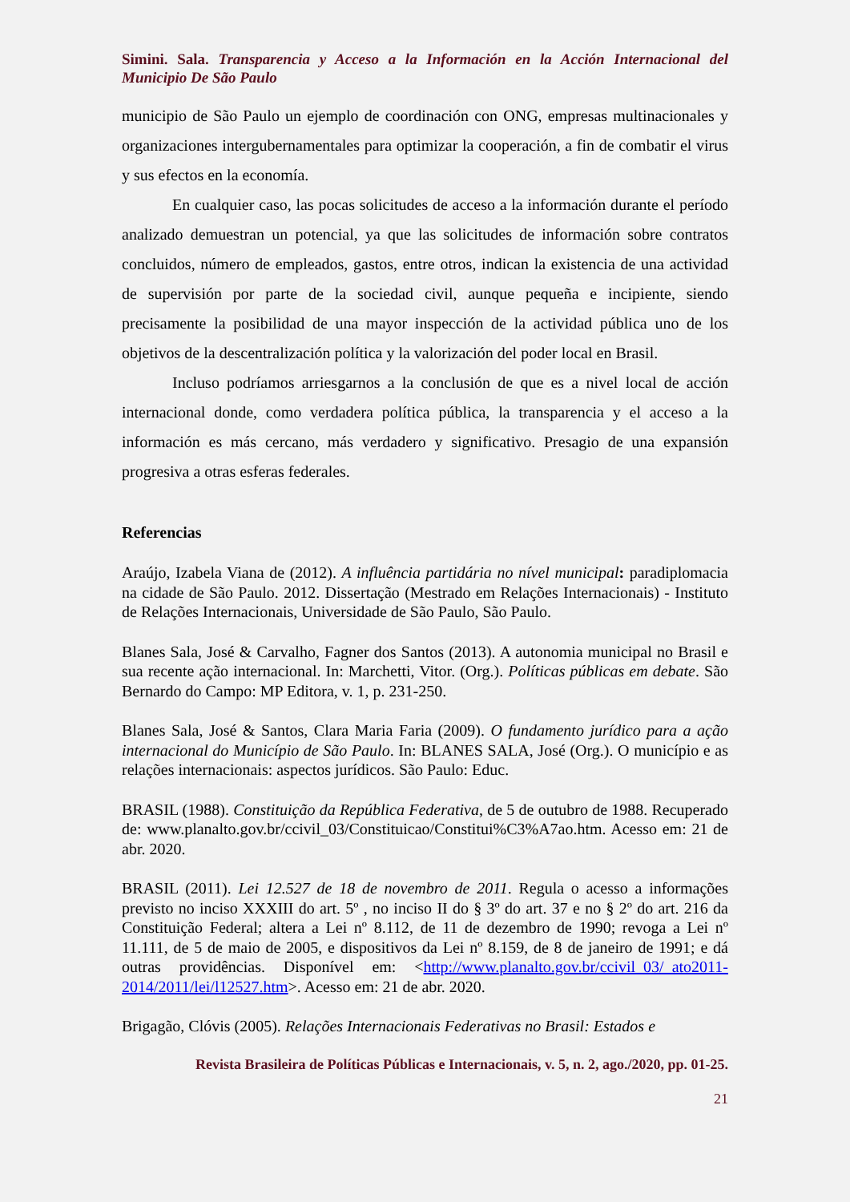Simini. Sala. Transparencia y Acceso a la Información en la Acción Internacional del Municipio De São Paulo
municipio de São Paulo un ejemplo de coordinación con ONG, empresas multinacionales y organizaciones intergubernamentales para optimizar la cooperación, a fin de combatir el virus y sus efectos en la economía.
En cualquier caso, las pocas solicitudes de acceso a la información durante el período analizado demuestran un potencial, ya que las solicitudes de información sobre contratos concluidos, número de empleados, gastos, entre otros, indican la existencia de una actividad de supervisión por parte de la sociedad civil, aunque pequeña e incipiente, siendo precisamente la posibilidad de una mayor inspección de la actividad pública uno de los objetivos de la descentralización política y la valorización del poder local en Brasil.
Incluso podríamos arriesgarnos a la conclusión de que es a nivel local de acción internacional donde, como verdadera política pública, la transparencia y el acceso a la información es más cercano, más verdadero y significativo. Presagio de una expansión progresiva a otras esferas federales.
Referencias
Araújo, Izabela Viana de (2012). A influência partidária no nível municipal: paradiplomacia na cidade de São Paulo. 2012. Dissertação (Mestrado em Relações Internacionais) - Instituto de Relações Internacionais, Universidade de São Paulo, São Paulo.
Blanes Sala, José & Carvalho, Fagner dos Santos (2013). A autonomia municipal no Brasil e sua recente ação internacional. In: Marchetti, Vitor. (Org.). Políticas públicas em debate. São Bernardo do Campo: MP Editora, v. 1, p. 231-250.
Blanes Sala, José & Santos, Clara Maria Faria (2009). O fundamento jurídico para a ação internacional do Município de São Paulo. In: BLANES SALA, José (Org.). O município e as relações internacionais: aspectos jurídicos. São Paulo: Educ.
BRASIL (1988). Constituição da República Federativa, de 5 de outubro de 1988. Recuperado de: www.planalto.gov.br/ccivil_03/Constituicao/Constitui%C3%A7ao.htm. Acesso em: 21 de abr. 2020.
BRASIL (2011). Lei 12.527 de 18 de novembro de 2011. Regula o acesso a informações previsto no inciso XXXIII do art. 5º , no inciso II do § 3º do art. 37 e no § 2º do art. 216 da Constituição Federal; altera a Lei nº 8.112, de 11 de dezembro de 1990; revoga a Lei nº 11.111, de 5 de maio de 2005, e dispositivos da Lei nº 8.159, de 8 de janeiro de 1991; e dá outras providências. Disponível em: <http://www.planalto.gov.br/ccivil_03/_ato2011-2014/2011/lei/l12527.htm>. Acesso em: 21 de abr. 2020.
Brigagão, Clóvis (2005). Relações Internacionais Federativas no Brasil: Estados e
Revista Brasileira de Políticas Públicas e Internacionais, v. 5, n. 2, ago./2020, pp. 01-25.
21